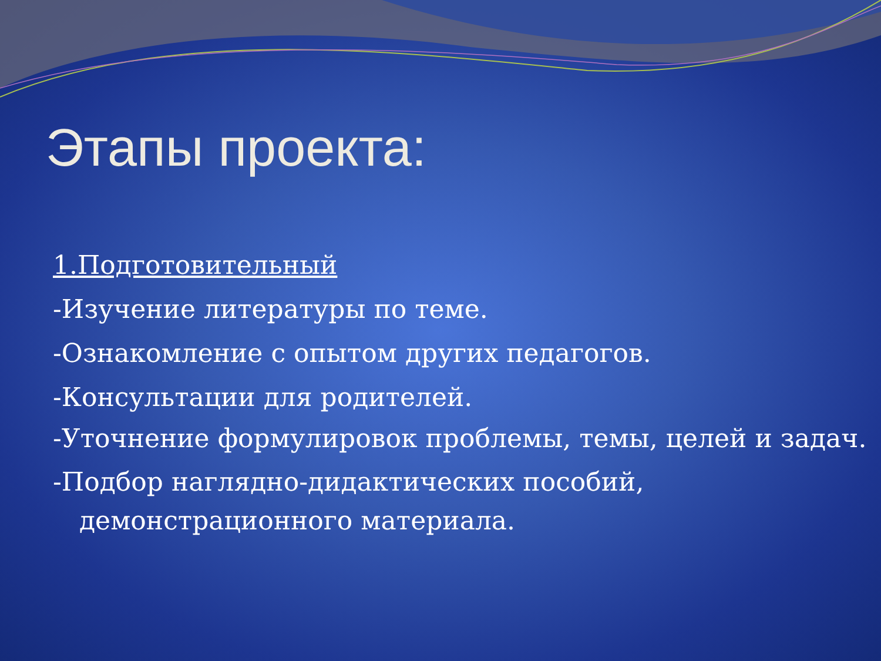Этапы проекта:
1.Подготовительный
-Изучение литературы по теме.
-Ознакомление с опытом других педагогов.
-Консультации для родителей.
-Уточнение формулировок проблемы, темы, целей и задач.
-Подбор наглядно-дидактических пособий, демонстрационного материала.